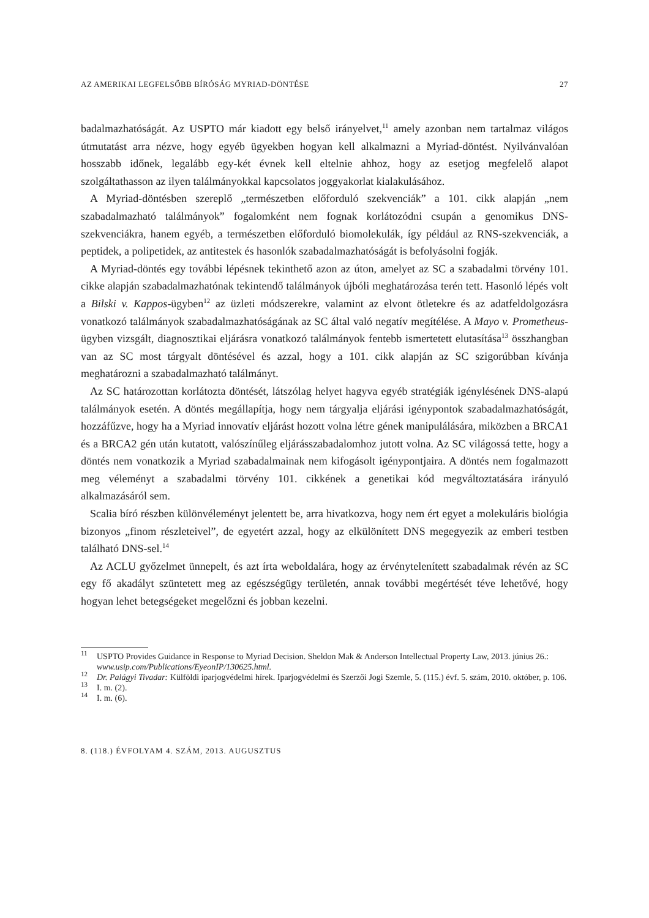AZ AMERIKAI LEGFELSŐBB BÍRÓSÁG MYRIAD-DÖNTÉSE 27
badalmazhatóságát. Az USPTO már kiadott egy belső irányelvet,<sup>11</sup> amely azonban nem tartalmaz világos útmutatást arra nézve, hogy egyéb ügyekben hogyan kell alkalmazni a Myriad-döntést. Nyilvánvalóan hosszabb időnek, legalább egy-két évnek kell eltelnie ahhoz, hogy az esetjog megfelelő alapot szolgáltathasson az ilyen találmányokkal kapcsolatos joggyakorlat kialakulásához.
A Myriad-döntésben szereplő „természetben előforduló szekvenciák” a 101. cikk alapján „nem szabadalmazható találmányok” fogalomként nem fognak korlátozódni csupán a genomikus DNS-szekvenciákra, hanem egyéb, a természetben előforduló biomolekulák, így például az RNS-szekvenciák, a peptidek, a polipetidek, az antitestek és hasonlók szabadalmazhatóságát is befolyásolni fogják.
A Myriad-döntés egy további lépésnek tekinthető azon az úton, amelyet az SC a szabadalmi törvény 101. cikke alapján szabadalmazhatónak tekintendő találmányok újbóli meghatározása terén tett. Hasonló lépés volt a Bilski v. Kappos-ügyben<sup>12</sup> az üzleti módszerekre, valamint az elvont ötletekre és az adatfeldolgozásra vonatkozó találmányok szabadalmazhatóságának az SC által való negatív megítélése. A Mayo v. Prometheus-ügyben vizsgált, diagnosztikai eljárásra vonatkozó találmányok fentebb ismertetett elutasítása<sup>13</sup> összhangban van az SC most tárgyalt döntésével és azzal, hogy a 101. cikk alapján az SC szigorúbban kívánja meghatározni a szabadalmazható találmányt.
Az SC határozottan korlátozta döntését, látszólag helyet hagyva egyéb stratégiák igénylésének DNS-alapú találmányok esetén. A döntés megállapítja, hogy nem tárgyalja eljárási igénypontok szabadalmazhatóságát, hozzáfűzve, hogy ha a Myriad innovatív eljárást hozott volna létre gének manipulálására, miközben a BRCA1 és a BRCA2 gén után kutatott, valószínűleg eljárásszabadalomhoz jutott volna. Az SC világossá tette, hogy a döntés nem vonatkozik a Myriad szabadalmainak nem kifogásolt igénypontjaira. A döntés nem fogalmazott meg véleményt a szabadalmi törvény 101. cikkének a genetikai kód megváltoztatására irányuló alkalmazásáról sem.
Scalia bíró részben különvéleményt jelentett be, arra hivatkozva, hogy nem ért egyet a molekuláris biológia bizonyos „finom részleteivel”, de egyetért azzal, hogy az elkülönített DNS megegyezik az emberi testben található DNS-sel.<sup>14</sup>
Az ACLU győzelmet ünnepelt, és azt írta weboldalára, hogy az érvénytelenített szabadalmak révén az SC egy fő akadályt szüntetett meg az egészségügy területén, annak további megértését téve lehetővé, hogy hogyan lehet betegségeket megelőzni és jobban kezelni.
<sup>11</sup> USPTO Provides Guidance in Response to Myriad Decision. Sheldon Mak & Anderson Intellectual Property Law, 2013. június 26.: www.usip.com/Publications/EyeonIP/130625.html.
<sup>12</sup> Dr. Palágyi Tivadar: Külföldi iparjogvédelmi hírek. Iparjogvédelmi és Szerzői Jogi Szemle, 5. (115.) évf. 5. szám, 2010. október, p. 106.
<sup>13</sup> I. m. (2).
<sup>14</sup> I. m. (6).
8. (118.) ÉVFOLYAM 4. SZÁM, 2013. AUGUSZTUS